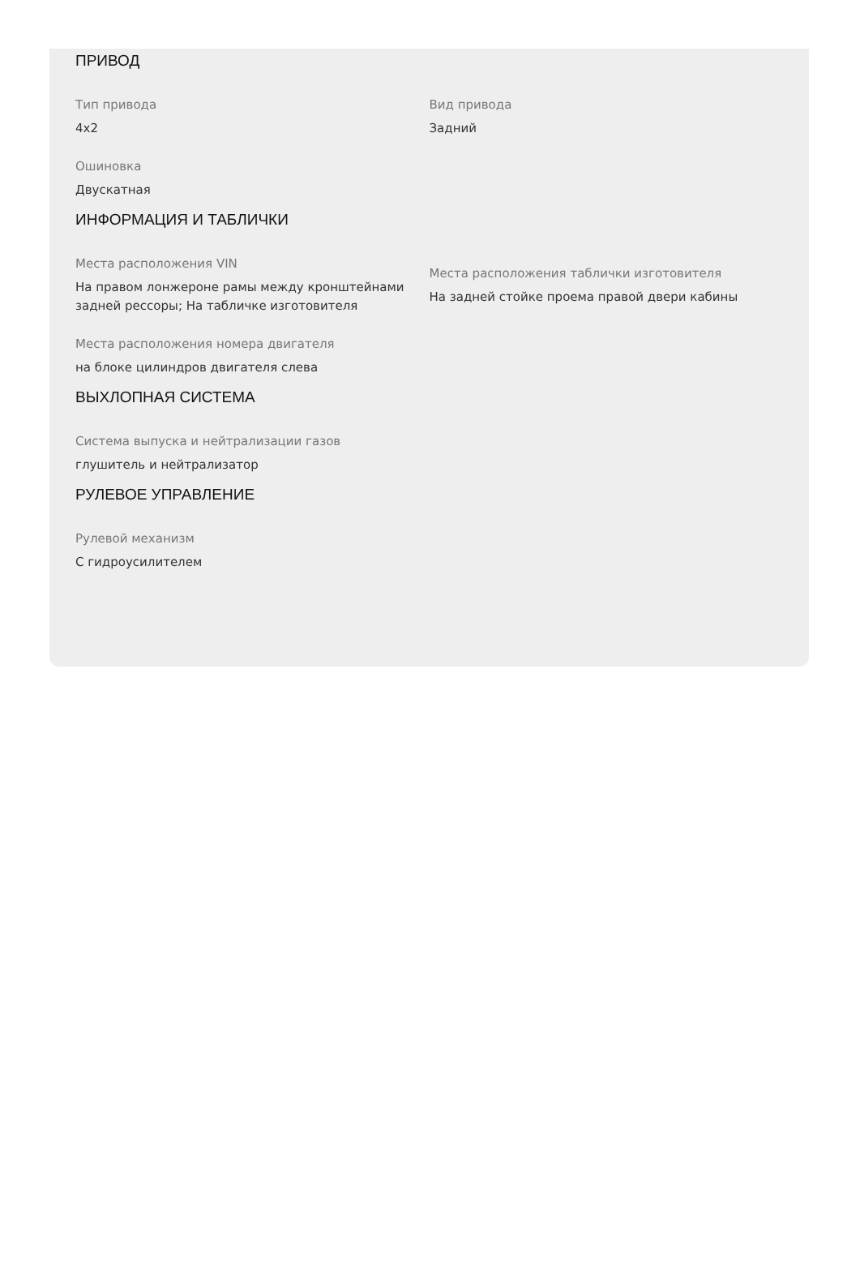ПРИВОД
Тип привода
4x2
Вид привода
Задний
Ошиновка
Двускатная
ИНФОРМАЦИЯ И ТАБЛИЧКИ
Места расположения VIN
На правом лонжероне рамы между кронштейнами задней рессоры; На табличке изготовителя
Места расположения таблички изготовителя
На задней стойке проема правой двери кабины
Места расположения номера двигателя
на блоке цилиндров двигателя слева
ВЫХЛОПНАЯ СИСТЕМА
Система выпуска и нейтрализации газов
глушитель и нейтрализатор
РУЛЕВОЕ УПРАВЛЕНИЕ
Рулевой механизм
С гидроусилителем